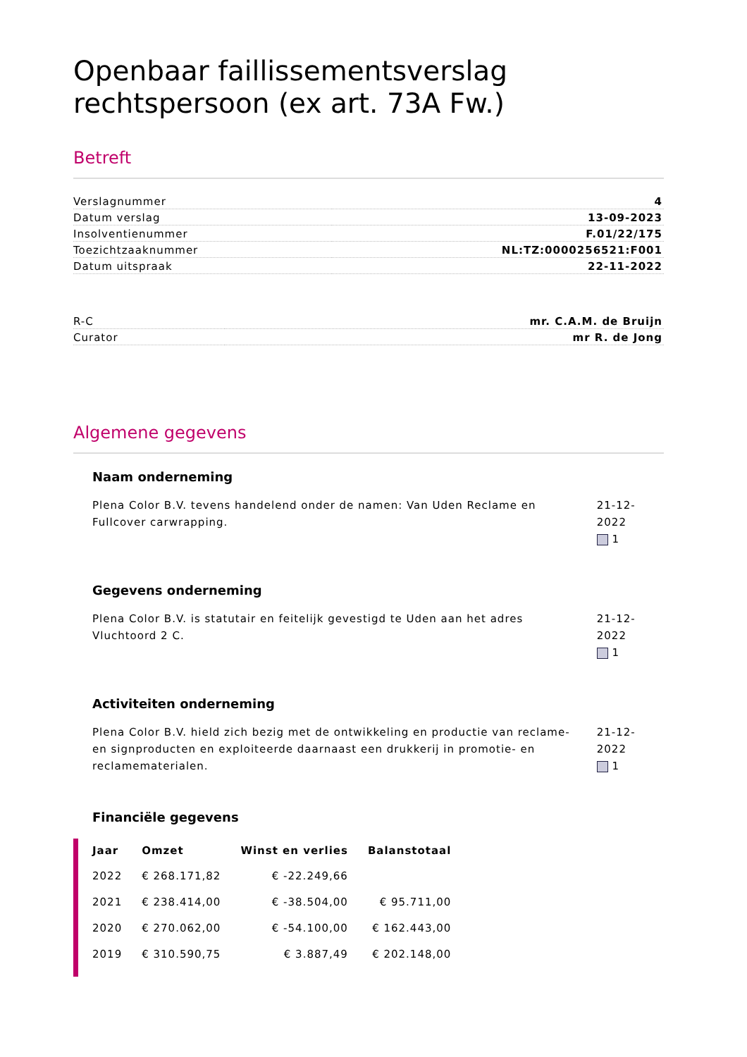Openbaar faillissementsverslag rechtspersoon (ex art. 73A Fw.)
Betreft
| Verslagnummer | 4 |
| Datum verslag | 13-09-2023 |
| Insolventienummer | F.01/22/175 |
| Toezichtzaaknummer | NL:TZ:0000256521:F001 |
| Datum uitspraak | 22-11-2022 |
| R-C | mr. C.A.M. de Bruijn |
| Curator | mr R. de Jong |
Algemene gegevens
Naam onderneming
Plena Color B.V. tevens handelend onder de namen: Van Uden Reclame en Fullcover carwrapping.
21-12-2022
1
Gegevens onderneming
Plena Color B.V. is statutair en feitelijk gevestigd te Uden aan het adres Vluchtoord 2 C.
21-12-2022
1
Activiteiten onderneming
Plena Color B.V. hield zich bezig met de ontwikkeling en productie van reclame- en signproducten en exploiteerde daarnaast een drukkerij in promotie- en reclamematerialen.
21-12-2022
1
Financiële gegevens
| Jaar | Omzet | Winst en verlies | Balanstotaal |
| --- | --- | --- | --- |
| 2022 | € 268.171,82 | € -22.249,66 | |
| 2021 | € 238.414,00 | € -38.504,00 | € 95.711,00 |
| 2020 | € 270.062,00 | € -54.100,00 | € 162.443,00 |
| 2019 | € 310.590,75 | € 3.887,49 | € 202.148,00 |